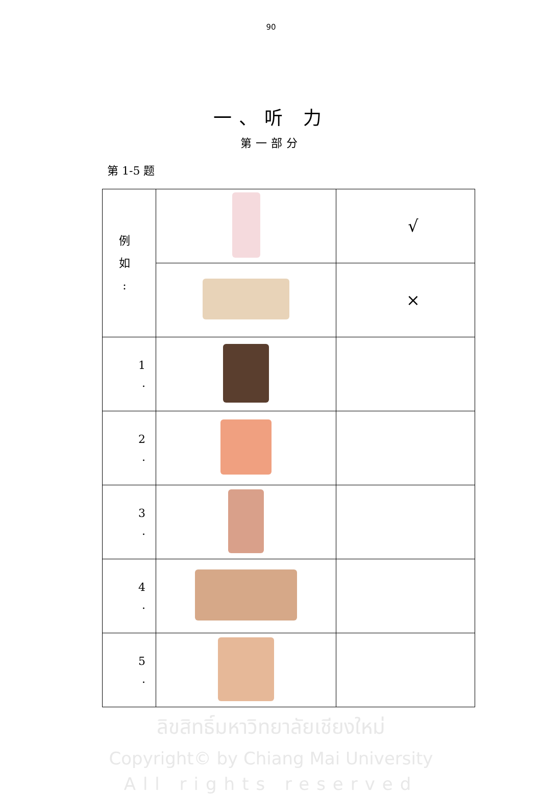90
一、听 力
第一部分
第 1-5 题
| 例 如 : | | √ |
| | | × |
| 1 . | | |
| 2 . | | |
| 3 . | | |
| 4 . | | |
| 5 . | | |
ลิขสิทธิ์มหาวิทยาลัยเชียงใหม่
Copyright© by Chiang Mai University
All rights reserved